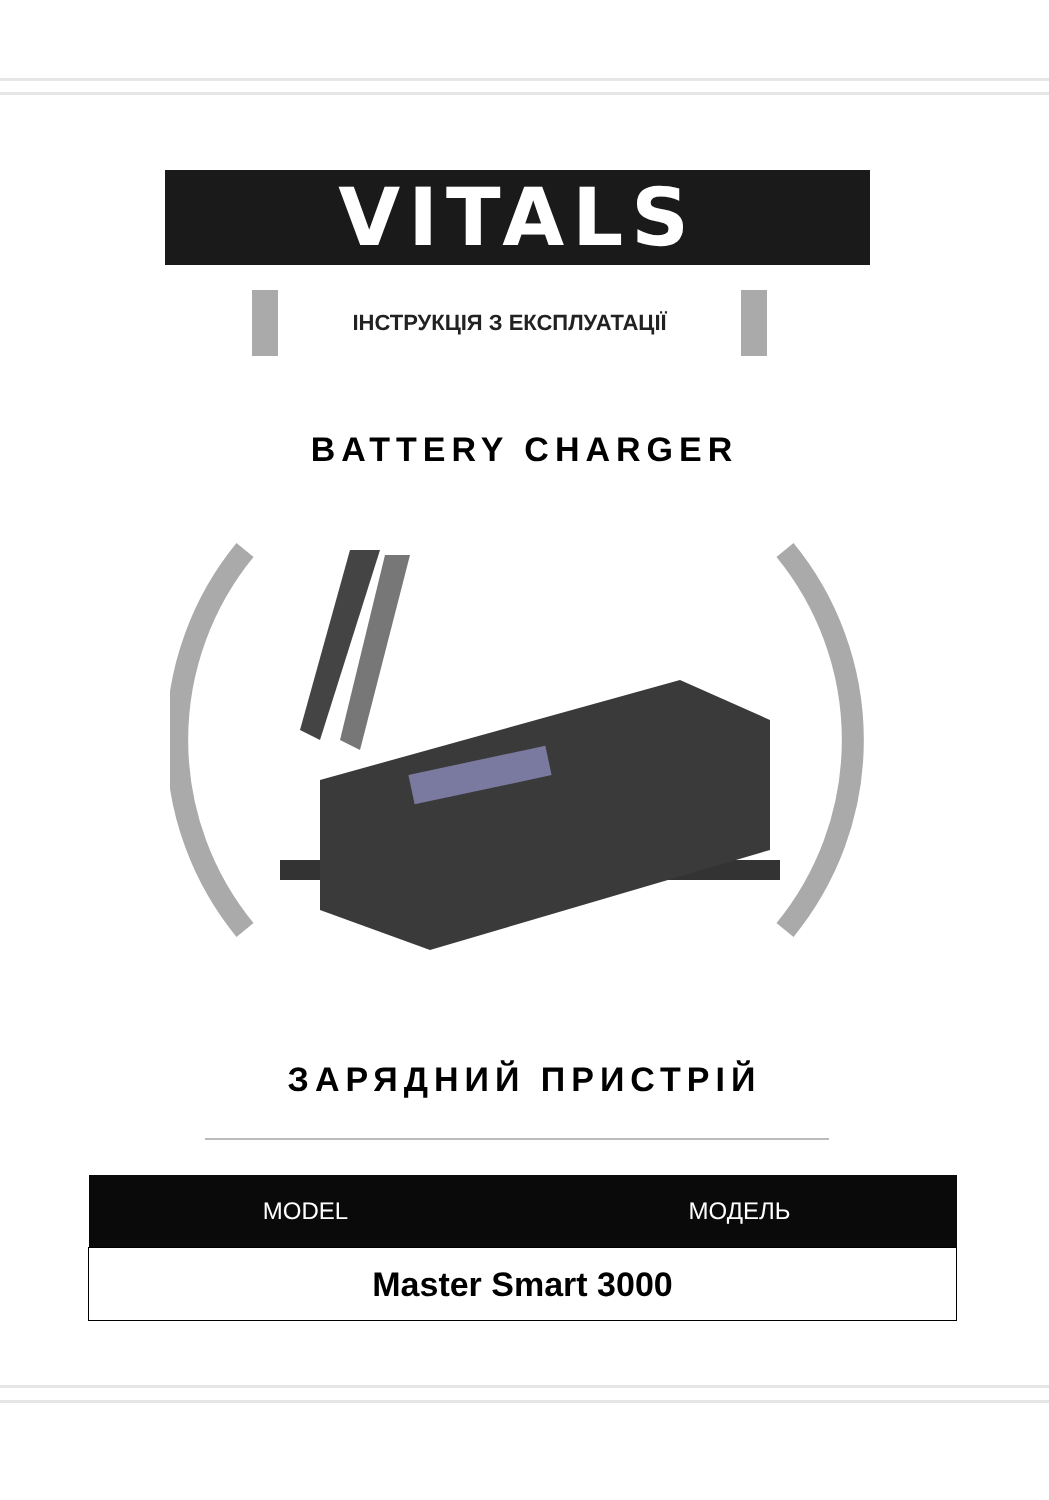VITALS
ІНСТРУКЦІЯ З ЕКСПЛУАТАЦІЇ
BATTERY CHARGER
ЗАРЯДНИЙ ПРИСТРІЙ
| MODEL | МОДЕЛЬ |
| --- | --- |
| Master Smart 3000 | |